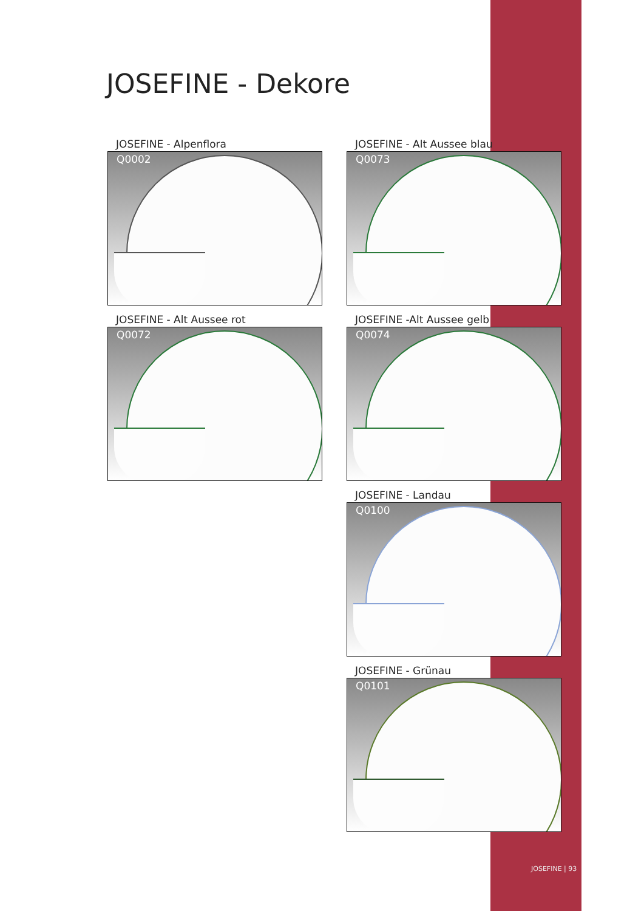JOSEFINE - Dekore
JOSEFINE - Alpenflora
Q0002
JOSEFINE - Alt Aussee blau
Q0073
JOSEFINE - Alt Aussee rot
Q0072
JOSEFINE -Alt Aussee gelb
Q0074
JOSEFINE - Landau
Q0100
JOSEFINE - Grünau
Q0101
JOSEFINE | 93